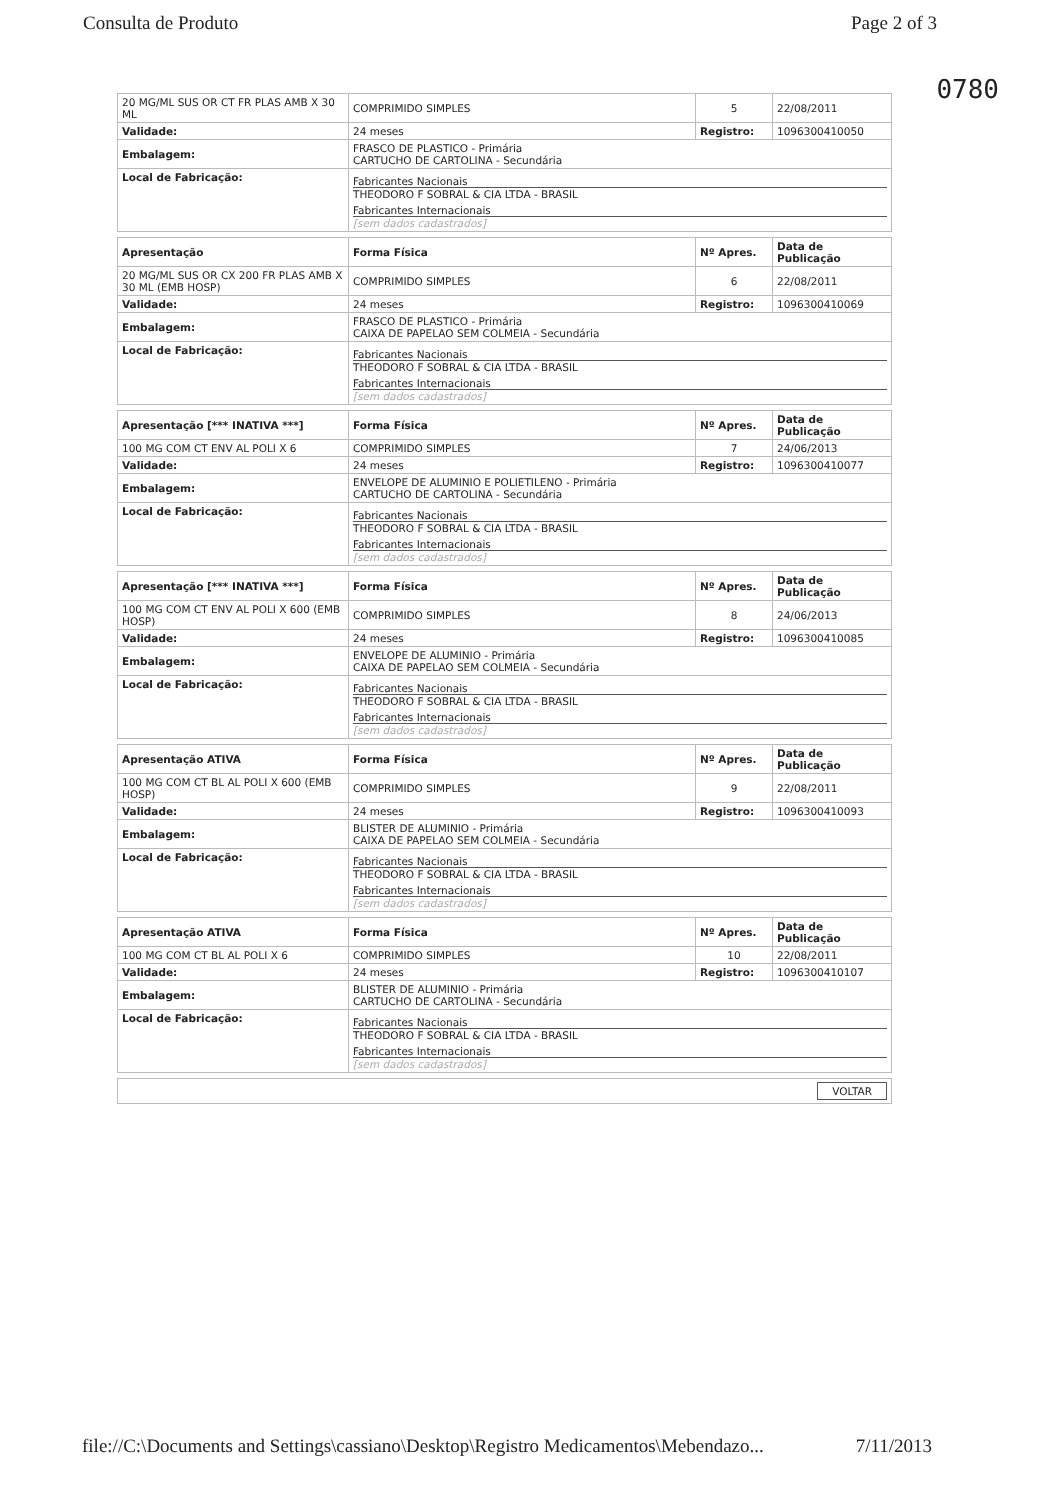Consulta de Produto Page 2 of 3
0780
| 20 MG/ML SUS OR CT FR PLAS AMB X 30 ML | COMPRIMIDO SIMPLES | 5 | 22/08/2011 |
| Validade: | 24 meses | Registro: | 1096300410050 |
| Embalagem: | FRASCO DE PLASTICO - Primária CARTUCHO DE CARTOLINA - Secundária | | |
| Local de Fabricação: | Fabricantes Nacionais THEODORO F SOBRAL & CIA LTDA - BRASIL Fabricantes Internacionais [sem dados cadastrados] | | |
| Apresentação | Forma Física | Nº Apres. | Data de Publicação |
| --- | --- | --- | --- |
| 20 MG/ML SUS OR CX 200 FR PLAS AMB X 30 ML (EMB HOSP) | COMPRIMIDO SIMPLES | 6 | 22/08/2011 |
| Validade: | 24 meses | Registro: | 1096300410069 |
| Embalagem: | FRASCO DE PLASTICO - Primária CAIXA DE PAPELAO SEM COLMEIA - Secundária | | |
| Local de Fabricação: | Fabricantes Nacionais THEODORO F SOBRAL & CIA LTDA - BRASIL Fabricantes Internacionais [sem dados cadastrados] | | |
| Apresentação [*** INATIVA ***] | Forma Física | Nº Apres. | Data de Publicação |
| --- | --- | --- | --- |
| 100 MG COM CT ENV AL POLI X 6 | COMPRIMIDO SIMPLES | 7 | 24/06/2013 |
| Validade: | 24 meses | Registro: | 1096300410077 |
| Embalagem: | ENVELOPE DE ALUMINIO E POLIETILENO - Primária CARTUCHO DE CARTOLINA - Secundária | | |
| Local de Fabricação: | Fabricantes Nacionais THEODORO F SOBRAL & CIA LTDA - BRASIL Fabricantes Internacionais [sem dados cadastrados] | | |
| Apresentação [*** INATIVA ***] | Forma Física | Nº Apres. | Data de Publicação |
| --- | --- | --- | --- |
| 100 MG COM CT ENV AL POLI X 600 (EMB HOSP) | COMPRIMIDO SIMPLES | 8 | 24/06/2013 |
| Validade: | 24 meses | Registro: | 1096300410085 |
| Embalagem: | ENVELOPE DE ALUMINIO - Primária CAIXA DE PAPELAO SEM COLMEIA - Secundária | | |
| Local de Fabricação: | Fabricantes Nacionais THEODORO F SOBRAL & CIA LTDA - BRASIL Fabricantes Internacionais [sem dados cadastrados] | | |
| Apresentação ATIVA | Forma Física | Nº Apres. | Data de Publicação |
| --- | --- | --- | --- |
| 100 MG COM CT BL AL POLI X 600 (EMB HOSP) | COMPRIMIDO SIMPLES | 9 | 22/08/2011 |
| Validade: | 24 meses | Registro: | 1096300410093 |
| Embalagem: | BLISTER DE ALUMINIO - Primária CAIXA DE PAPELAO SEM COLMEIA - Secundária | | |
| Local de Fabricação: | Fabricantes Nacionais THEODORO F SOBRAL & CIA LTDA - BRASIL Fabricantes Internacionais [sem dados cadastrados] | | |
| Apresentação ATIVA | Forma Física | Nº Apres. | Data de Publicação |
| --- | --- | --- | --- |
| 100 MG COM CT BL AL POLI X 6 | COMPRIMIDO SIMPLES | 10 | 22/08/2011 |
| Validade: | 24 meses | Registro: | 1096300410107 |
| Embalagem: | BLISTER DE ALUMINIO - Primária CARTUCHO DE CARTOLINA - Secundária | | |
| Local de Fabricação: | Fabricantes Nacionais THEODORO F SOBRAL & CIA LTDA - BRASIL Fabricantes Internacionais [sem dados cadastrados] | | |
| VOLTAR |
file://C:\Documents and Settings\cassiano\Desktop\Registro Medicamentos\Mebendazo... 7/11/2013